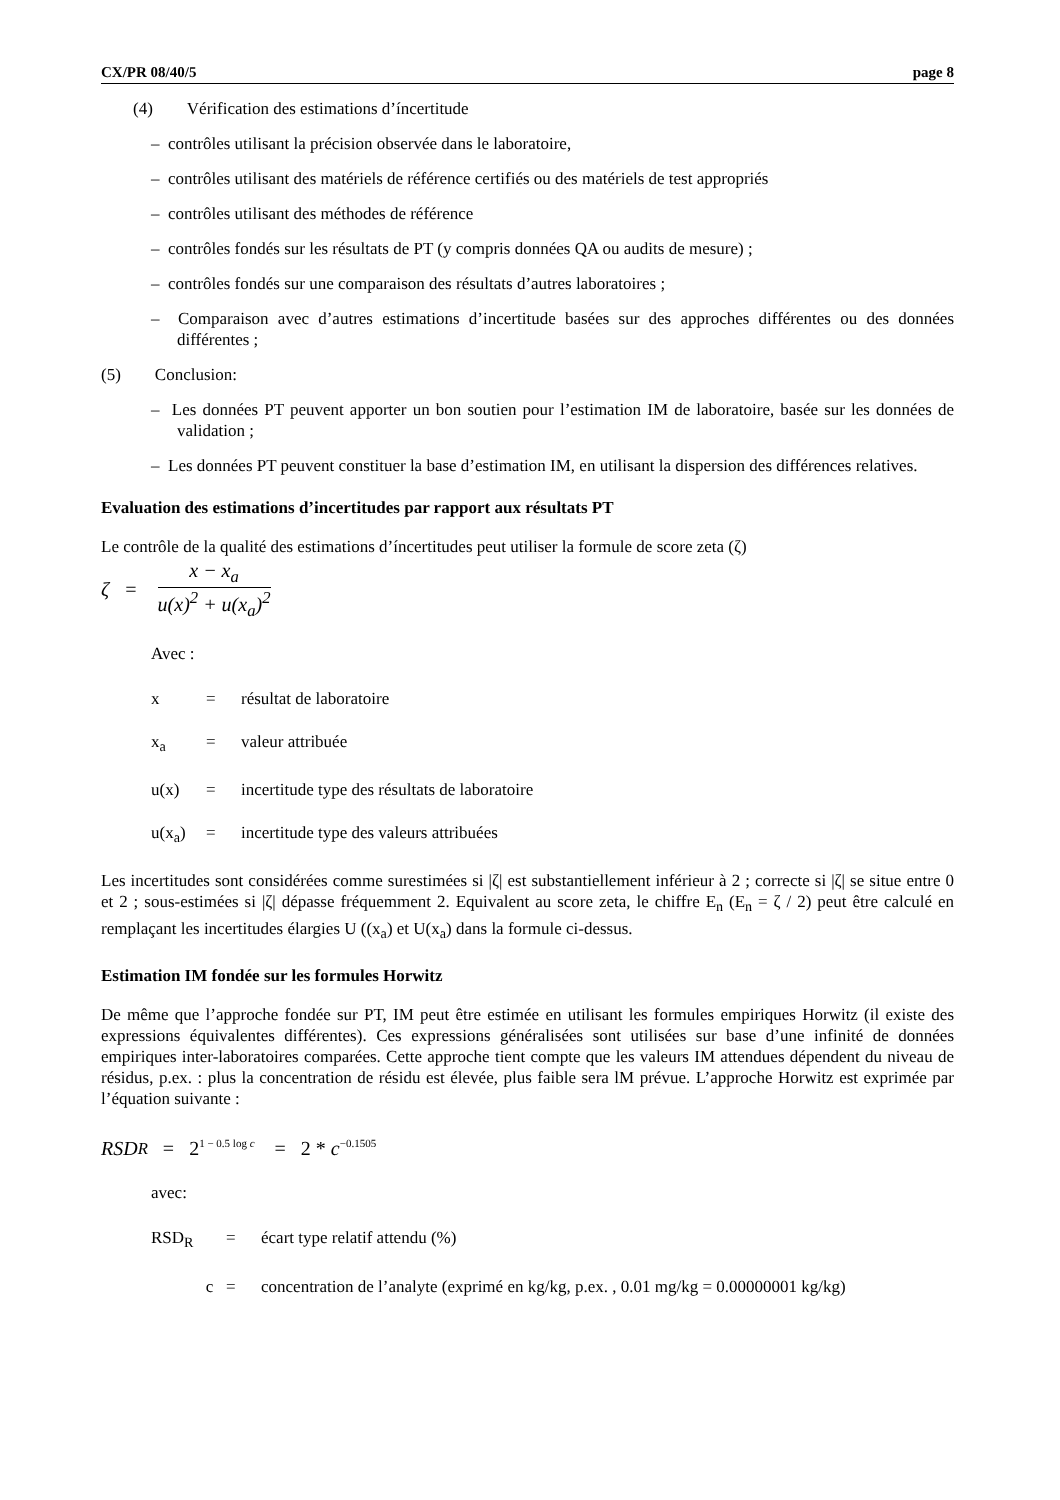CX/PR 08/40/5 page 8
(4) Vérification des estimations d’íncertitude
– contrôles utilisant la précision observée dans le laboratoire,
– contrôles utilisant des matériels de référence certifiés ou des matériels de test appropriés
– contrôles utilisant des méthodes de référence
– contrôles fondés sur les résultats de PT (y compris données QA ou audits de mesure) ;
– contrôles fondés sur une comparaison des résultats d’autres laboratoires ;
– Comparaison avec d’autres estimations d’incertitude basées sur des approches différentes ou des données différentes ;
(5) Conclusion:
– Les données PT peuvent apporter un bon soutien pour l’estimation IM de laboratoire, basée sur les données de validation ;
– Les données PT peuvent constituer la base d’estimation IM, en utilisant la dispersion des différences relatives.
Evaluation des estimations d’incertitudes par rapport aux résultats PT
Le contrôle de la qualité des estimations d’íncertitudes peut utiliser la formule de score zeta (ζ)
ζ =
x − x<sub>a</sub>
u(x)<sup>2</sup> + u(x<sub>a</sub>)<sup>2</sup>
Avec :
x = résultat de laboratoire
x<sub>a</sub> = valeur attribuée
u(x) = incertitude type des résultats de laboratoire
u(x<sub>a</sub>) = incertitude type des valeurs attribuées
Les incertitudes sont considérées comme surestimées si |ζ| est substantiellement inférieur à 2 ; correcte si |ζ| se situe entre 0 et 2 ; sous-estimées si |ζ| dépasse fréquemment 2. Equivalent au score zeta, le chiffre E<sub>n</sub> (E<sub>n</sub> = ζ / 2) peut être calculé en remplaçant les incertitudes élargies U ((x<sub>a</sub>) et U(x<sub>a</sub>) dans la formule ci-dessus.
Estimation IM fondée sur les formules Horwitz
De même que l’approche fondée sur PT, IM peut être estimée en utilisant les formules empiriques Horwitz (il existe des expressions équivalentes différentes). Ces expressions généralisées sont utilisées sur base d’une infinité de données empiriques inter-laboratoires comparées. Cette approche tient compte que les valeurs IM attendues dépendent du niveau de résidus, p.ex. : plus la concentration de résidu est élevée, plus faible sera lM prévue. L’approche Horwitz est exprimée par l’équation suivante :
RSD<sub>R</sub> = 2<sup>1 − 0.5 log c</sup> = 2 * c<sup>−0.1505</sup>
avec:
RSD<sub>R</sub> = écart type relatif attendu (%)
c = concentration de l’analyte (exprimé en kg/kg, p.ex. , 0.01 mg/kg = 0.00000001 kg/kg)